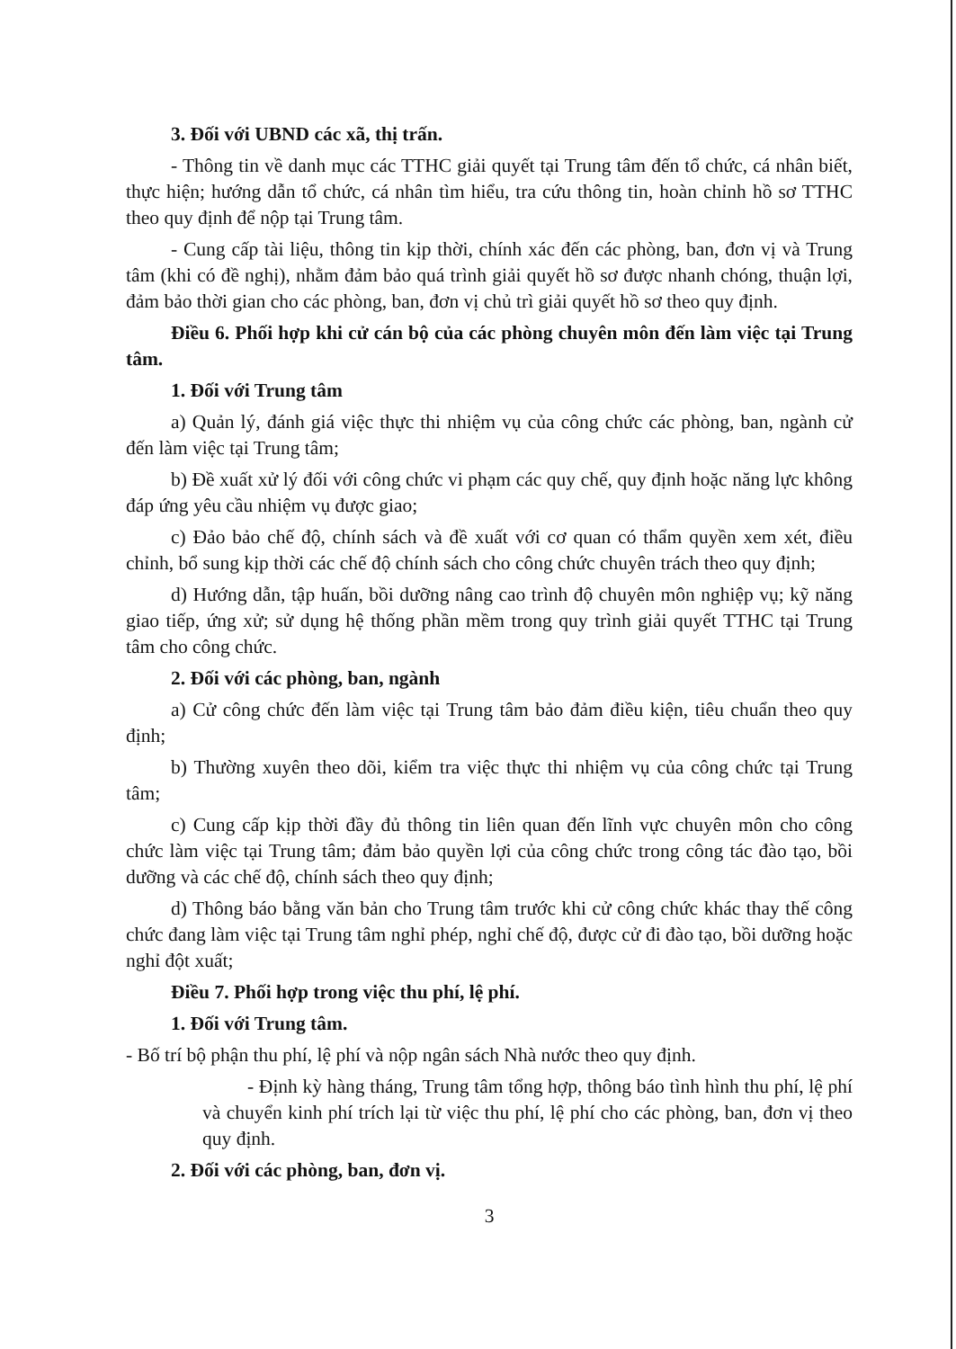3. Đối với UBND các xã, thị trấn.
- Thông tin về danh mục các TTHC giải quyết tại Trung tâm đến tổ chức, cá nhân biết, thực hiện; hướng dẫn tổ chức, cá nhân tìm hiểu, tra cứu thông tin, hoàn chỉnh hồ sơ TTHC theo quy định để nộp tại Trung tâm.
- Cung cấp tài liệu, thông tin kịp thời, chính xác đến các phòng, ban, đơn vị và Trung tâm (khi có đề nghị), nhằm đảm bảo quá trình giải quyết hồ sơ được nhanh chóng, thuận lợi, đảm bảo thời gian cho các phòng, ban, đơn vị chủ trì giải quyết hồ sơ theo quy định.
Điều 6. Phối hợp khi cử cán bộ của các phòng chuyên môn đến làm việc tại Trung tâm.
1. Đối với Trung tâm
a) Quản lý, đánh giá việc thực thi nhiệm vụ của công chức các phòng, ban, ngành cử đến làm việc tại Trung tâm;
b) Đề xuất xử lý đối với công chức vi phạm các quy chế, quy định hoặc năng lực không đáp ứng yêu cầu nhiệm vụ được giao;
c) Đảo bảo chế độ, chính sách và đề xuất với cơ quan có thẩm quyền xem xét, điều chỉnh, bổ sung kịp thời các chế độ chính sách cho công chức chuyên trách theo quy định;
d) Hướng dẫn, tập huấn, bồi dưỡng nâng cao trình độ chuyên môn nghiệp vụ; kỹ năng giao tiếp, ứng xử; sử dụng hệ thống phần mềm trong quy trình giải quyết TTHC tại Trung tâm cho công chức.
2. Đối với các phòng, ban, ngành
a) Cử công chức đến làm việc tại Trung tâm bảo đảm điều kiện, tiêu chuẩn theo quy định;
b) Thường xuyên theo dõi, kiểm tra việc thực thi nhiệm vụ của công chức tại Trung tâm;
c) Cung cấp kịp thời đầy đủ thông tin liên quan đến lĩnh vực chuyên môn cho công chức làm việc tại Trung tâm; đảm bảo quyền lợi của công chức trong công tác đào tạo, bồi dưỡng và các chế độ, chính sách theo quy định;
d) Thông báo bằng văn bản cho Trung tâm trước khi cử công chức khác thay thế công chức đang làm việc tại Trung tâm nghỉ phép, nghỉ chế độ, được cử đi đào tạo, bồi dưỡng hoặc nghỉ đột xuất;
Điều 7. Phối hợp trong việc thu phí, lệ phí.
1. Đối với Trung tâm.
- Bố trí bộ phận thu phí, lệ phí và nộp ngân sách Nhà nước theo quy định.
- Định kỳ hàng tháng, Trung tâm tổng hợp, thông báo tình hình thu phí, lệ phí và chuyển kinh phí trích lại từ việc thu phí, lệ phí cho các phòng, ban, đơn vị theo quy định.
2. Đối với các phòng, ban, đơn vị.
3